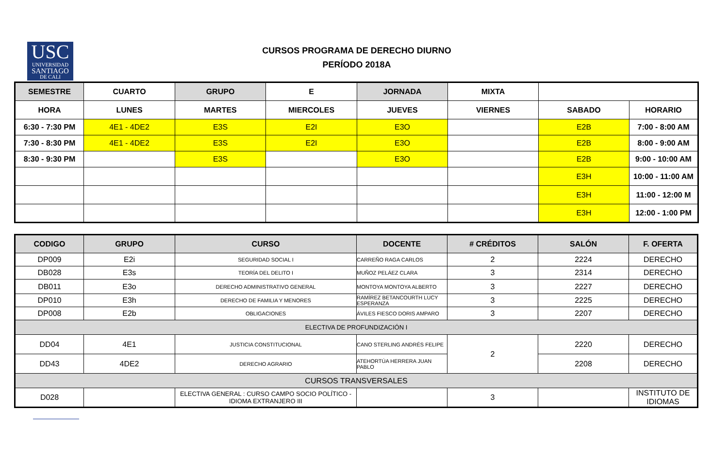USC
UNIVERSIDAD
SANTIAGO
DE CALI
CURSOS PROGRAMA DE DERECHO DIURNO
PERÍODO 2018A
| SEMESTRE | CUARTO | GRUPO | E | JORNADA | MIXTA | | |
| --- | --- | --- | --- | --- | --- | --- | --- |
| HORA | LUNES | MARTES | MIERCOLES | JUEVES | VIERNES | SABADO | HORARIO |
| 6:30 - 7:30 PM | 4E1 - 4DE2 | E3S | E2I | E3O | | E2B | 7:00 - 8:00 AM |
| 7:30 - 8:30 PM | 4E1 - 4DE2 | E3S | E2I | E3O | | E2B | 8:00 - 9:00 AM |
| 8:30 - 9:30 PM | | E3S | | E3O | | E2B | 9:00 - 10:00 AM |
| | | | | | | E3H | 10:00 - 11:00 AM |
| | | | | | | E3H | 11:00 - 12:00 M |
| | | | | | | E3H | 12:00 - 1:00 PM |
| CODIGO | GRUPO | CURSO | DOCENTE | # CRÉDITOS | SALÓN | F. OFERTA |
| --- | --- | --- | --- | --- | --- | --- |
| DP009 | E2i | SEGURIDAD SOCIAL I | CARREÑO RAGA CARLOS | 2 | 2224 | DERECHO |
| DB028 | E3s | TEORÍA DEL DELITO I | MUÑOZ PELÁEZ CLARA | 3 | 2314 | DERECHO |
| DB011 | E3o | DERECHO ADMINISTRATIVO GENERAL | MONTOYA MONTOYA ALBERTO | 3 | 2227 | DERECHO |
| DP010 | E3h | DERECHO DE FAMILIA Y MENORES | RAMÍREZ BETANCOURTH LUCY ESPERANZA | 3 | 2225 | DERECHO |
| DP008 | E2b | OBLIGACIONES | ÁVILES FIESCO DORIS AMPARO | 3 | 2207 | DERECHO |
| ELECTIVA DE PROFUNDIZACIÓN I | | | | | | |
| DD04 | 4E1 | JUSTICIA CONSTITUCIONAL | CANO STERLING ANDRÉS FELIPE | 2 | 2220 | DERECHO |
| DD43 | 4DE2 | DERECHO AGRARIO | ATEHORTÚA HERRERA JUAN PABLO | | 2208 | DERECHO |
| CURSOS TRANSVERSALES | | | | | | |
| D028 | | ELECTIVA GENERAL : CURSO CAMPO SOCIO POLÍTICO - IDIOMA EXTRANJERO III | | 3 | | INSTITUTO DE IDIOMAS |